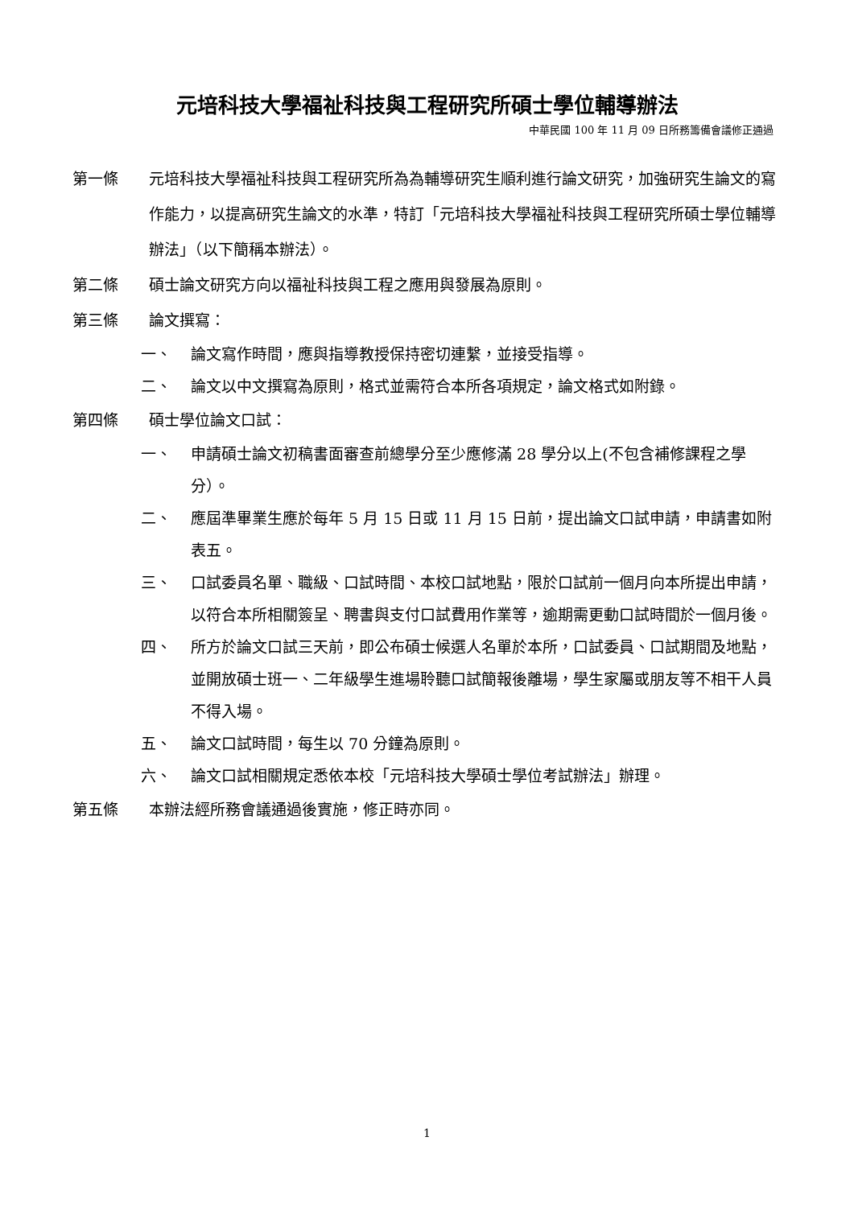元培科技大學福祉科技與工程研究所碩士學位輔導辦法
中華民國 100 年 11 月 09 日所務籌備會議修正通過
第一條 元培科技大學福祉科技與工程研究所為為輔導研究生順利進行論文研究，加強研究生論文的寫作能力，以提高研究生論文的水準，特訂「元培科技大學福祉科技與工程研究所碩士學位輔導辦法」（以下簡稱本辦法）。
第二條 碩士論文研究方向以福祉科技與工程之應用與發展為原則。
第三條 論文撰寫：
一、 論文寫作時間，應與指導教授保持密切連繫，並接受指導。
二、 論文以中文撰寫為原則，格式並需符合本所各項規定，論文格式如附錄。
第四條 碩士學位論文口試：
一、 申請碩士論文初稿書面審查前總學分至少應修滿 28 學分以上(不包含補修課程之學分）。
二、 應屆準畢業生應於每年 5 月 15 日或 11 月 15 日前，提出論文口試申請，申請書如附表五。
三、 口試委員名單、職級、口試時間、本校口試地點，限於口試前一個月向本所提出申請，以符合本所相關簽呈、聘書與支付口試費用作業等，逾期需更動口試時間於一個月後。
四、 所方於論文口試三天前，即公布碩士候選人名單於本所，口試委員、口試期間及地點，並開放碩士班一、二年級學生進場聆聽口試簡報後離場，學生家屬或朋友等不相干人員不得入場。
五、 論文口試時間，每生以 70 分鐘為原則。
六、 論文口試相關規定悉依本校「元培科技大學碩士學位考試辦法」辦理。
第五條 本辦法經所務會議通過後實施，修正時亦同。
1